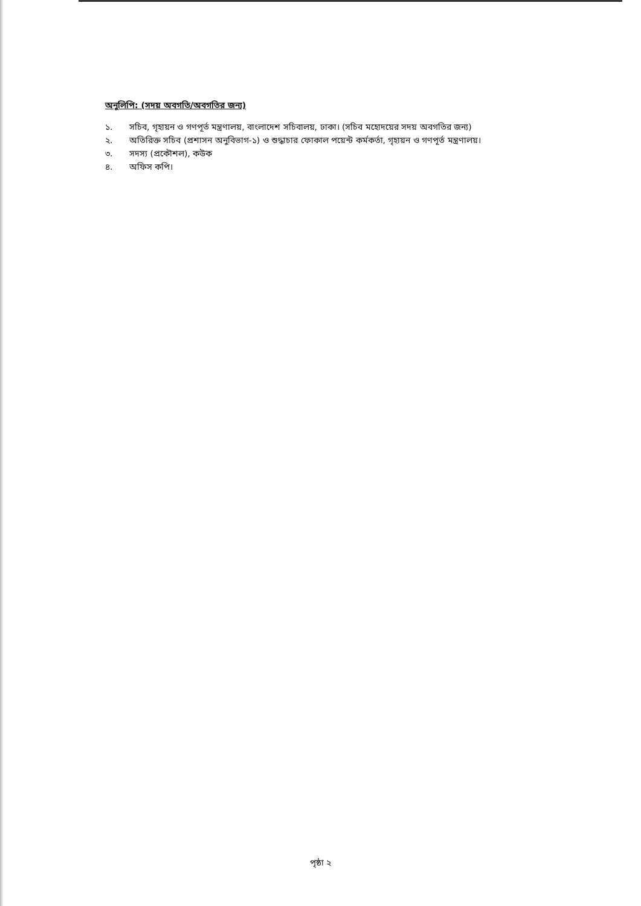অনুলিপি: (সদয় অবগতি/অবগতির জন্য)
১. সচিব, গৃহায়ন ও গণপূর্ত মন্ত্রণালয়, বাংলাদেশ সচিবালয়, ঢাকা। (সচিব মহোদয়ের সদয় অবগতির জন্য)
২. অতিরিক্ত সচিব (প্রশাসন অনুবিভাগ-১) ও শুদ্ধাচার ফোকাল পয়েন্ট কর্মকর্তা, গৃহায়ন ও গণপূর্ত মন্ত্রণালয়।
৩. সদস্য (প্রকৌশল), কউক
৪. অফিস কপি।
পৃষ্ঠা ২